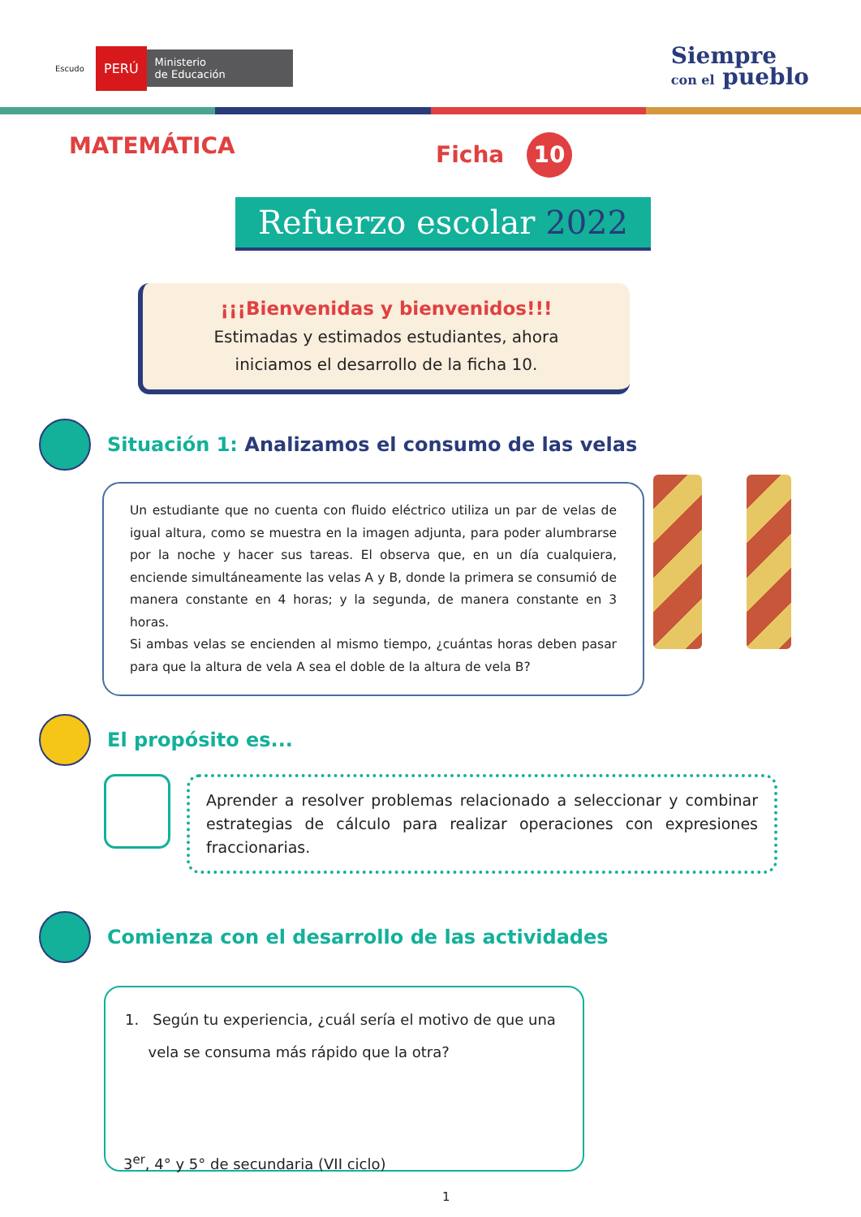Escudo PERÚ Ministerio
de Educación
Siempre
con el pueblo
MATEMÁTICA Ficha 10
Refuerzo escolar 2022
¡¡¡Bienvenidas y bienvenidos!!!
Estimadas y estimados estudiantes, ahora
iniciamos el desarrollo de la ficha 10.
Situación 1: Analizamos el consumo de las velas
Un estudiante que no cuenta con fluido eléctrico utiliza un par de velas de igual altura, como se muestra en la imagen adjunta, para poder alumbrarse por la noche y hacer sus tareas. El observa que, en un día cualquiera, enciende simultáneamente las velas A y B, donde la primera se consumió de manera constante en 4 horas; y la segunda, de manera constante en 3 horas.
Si ambas velas se encienden al mismo tiempo, ¿cuántas horas deben pasar para que la altura de vela A sea el doble de la altura de vela B?
El propósito es...
Aprender a resolver problemas relacionado a seleccionar y combinar estrategias de cálculo para realizar operaciones con expresiones fraccionarias.
Comienza con el desarrollo de las actividades
1. Según tu experiencia, ¿cuál sería el motivo de que una
vela se consuma más rápido que la otra?
3<sup>er</sup>, 4° y 5° de secundaria (VII ciclo)
1